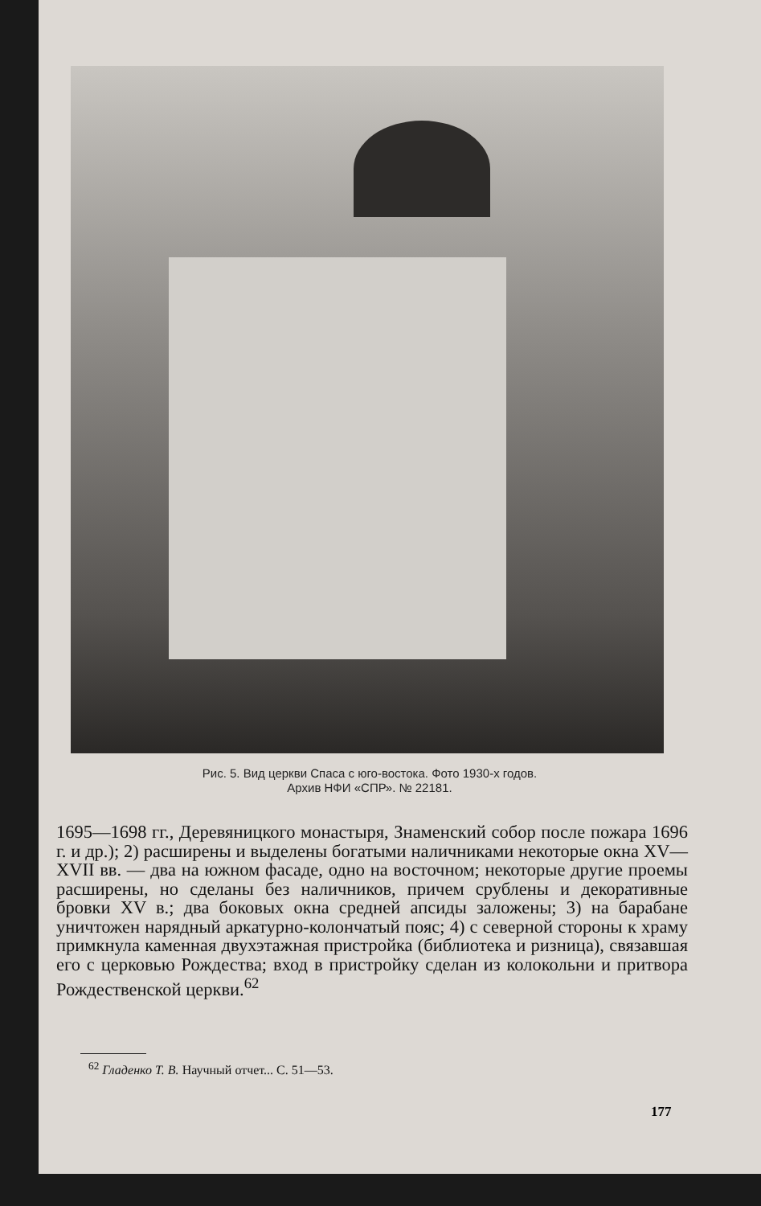Рис. 5. Вид церкви Спаса с юго-востока. Фото 1930-х годов.
Архив НФИ «СПР». № 22181.
1695—1698 гг., Деревяницкого монастыря, Знаменский собор после пожара 1696 г. и др.); 2) расширены и выделены богатыми наличниками некоторые окна XV—XVII вв. — два на южном фасаде, одно на восточном; некоторые другие проемы расширены, но сделаны без наличников, причем срублены и декоративные бровки XV в.; два боковых окна средней апсиды заложены; 3) на барабане уничтожен нарядный аркатурно-колончатый пояс; 4) с северной стороны к храму примкнула каменная двухэтажная пристройка (библиотека и ризница), связавшая его с церковью Рождества; вход в пристройку сделан из колокольни и притвора Рождественской церкви.<sup>62</sup>
<sup>62</sup> Гладенко Т. В. Научный отчет... С. 51—53.
177